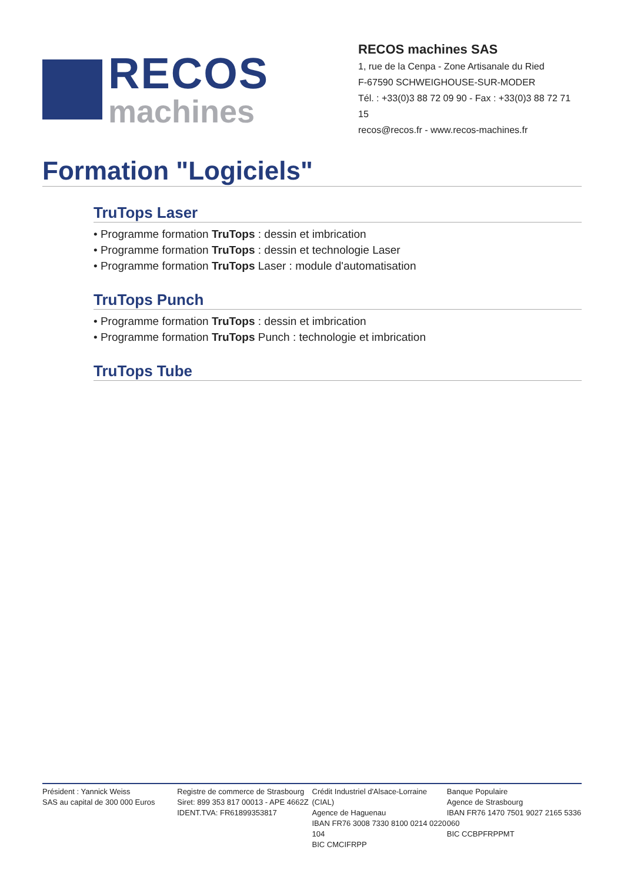RECOS
machines
RECOS machines SAS
1, rue de la Cenpa - Zone Artisanale du Ried
F-67590 SCHWEIGHOUSE-SUR-MODER
Tél. : +33(0)3 88 72 09 90 - Fax : +33(0)3 88 72 71 15
recos@recos.fr - www.recos-machines.fr
Formation "Logiciels"
TruTops Laser
• Programme formation TruTops : dessin et imbrication
• Programme formation TruTops : dessin et technologie Laser
• Programme formation TruTops Laser : module d'automatisation
TruTops Punch
• Programme formation TruTops : dessin et imbrication
• Programme formation TruTops Punch : technologie et imbrication
TruTops Tube
Président : Yannick Weiss
SAS au capital de 300 000 Euros
Registre de commerce de Strasbourg
Siret: 899 353 817 00013 - APE 4662Z
IDENT.TVA: FR61899353817
Crédit Industriel d'Alsace-Lorraine (CIAL)
Agence de Haguenau
IBAN FR76 3008 7330 8100 0214 0220 104
BIC CMCIFRPP
Banque Populaire
Agence de Strasbourg
IBAN FR76 1470 7501 9027 2165 5336 060
BIC CCBPFRPPMT